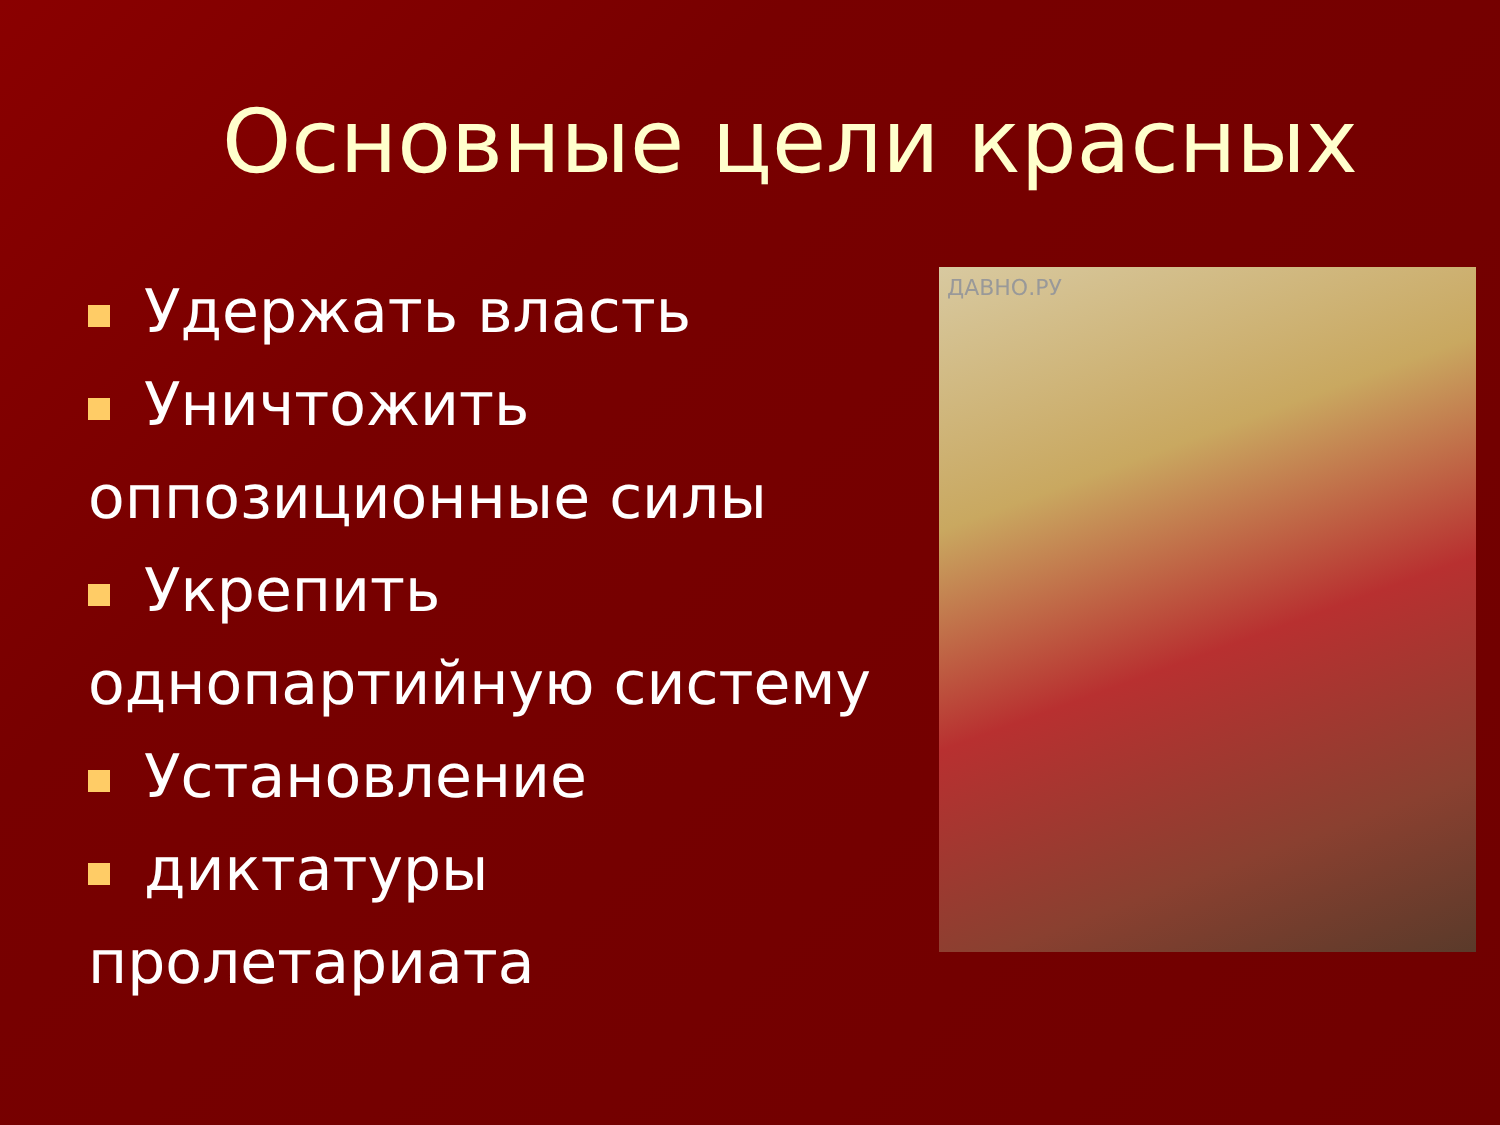Основные цели красных
Удержать власть
Уничтожить оппозиционные силы
Укрепить однопартийную систему
Установление
диктатуры пролетариата
ДАВНО.РУ